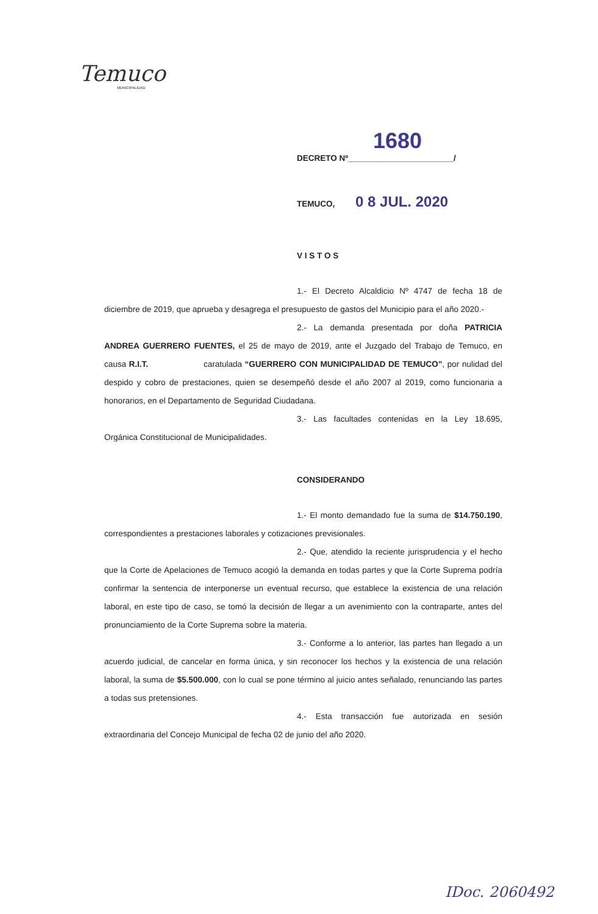Temuco
MUNICIPALIDAD
1680
DECRETO Nº_______________________/
TEMUCO, 0 8 JUL. 2020
V I S T O S
1.- El Decreto Alcaldicio Nº 4747 de fecha 18 de diciembre de 2019, que aprueba y desagrega el presupuesto de gastos del Municipio para el año 2020.-
2.- La demanda presentada por doña PATRICIA ANDREA GUERRERO FUENTES, el 25 de mayo de 2019, ante el Juzgado del Trabajo de Temuco, en causa R.I.T. caratulada “GUERRERO CON MUNICIPALIDAD DE TEMUCO”, por nulidad del despido y cobro de prestaciones, quien se desempeñó desde el año 2007 al 2019, como funcionaria a honorarios, en el Departamento de Seguridad Ciudadana.
3.- Las facultades contenidas en la Ley 18.695, Orgánica Constitucional de Municipalidades.
CONSIDERANDO
1.- El monto demandado fue la suma de $14.750.190, correspondientes a prestaciones laborales y cotizaciones previsionales.
2.- Que, atendido la reciente jurisprudencia y el hecho que la Corte de Apelaciones de Temuco acogió la demanda en todas partes y que la Corte Suprema podría confirmar la sentencia de interponerse un eventual recurso, que establece la existencia de una relación laboral, en este tipo de caso, se tomó la decisión de llegar a un avenimiento con la contraparte, antes del pronunciamiento de la Corte Suprema sobre la materia.
3.- Conforme a lo anterior, las partes han llegado a un acuerdo judicial, de cancelar en forma única, y sin reconocer los hechos y la existencia de una relación laboral, la suma de $5.500.000, con lo cual se pone término al juicio antes señalado, renunciando las partes a todas sus pretensiones.
4.- Esta transacción fue autorizada en sesión extraordinaria del Concejo Municipal de fecha 02 de junio del año 2020.
IDoc. 2060492